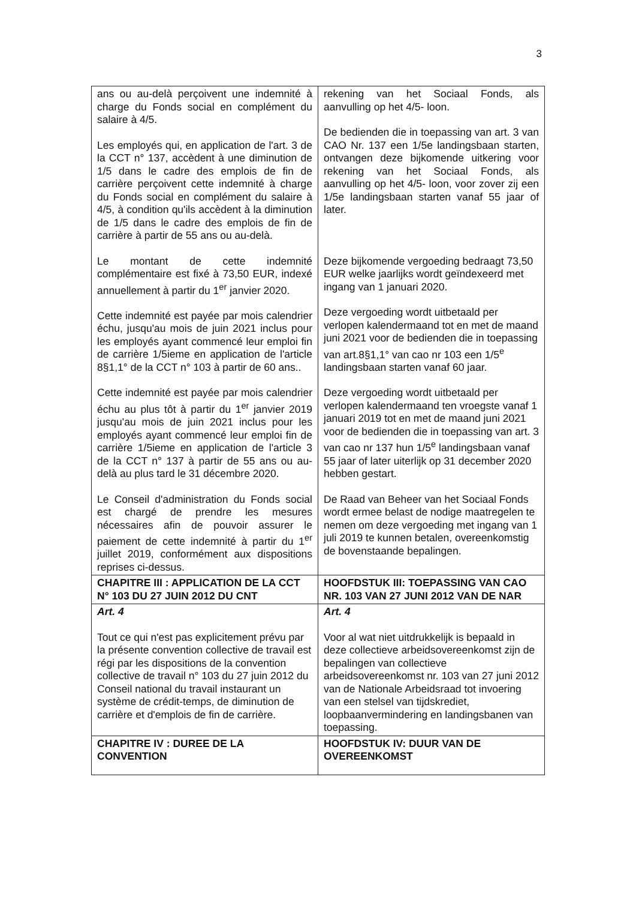3
| ans ou au-delà perçoivent une indemnité à charge du Fonds social en complément du salaire à 4/5. Les employés qui, en application de l'art. 3 de la CCT n° 137, accèdent à une diminution de 1/5 dans le cadre des emplois de fin de carrière perçoivent cette indemnité à charge du Fonds social en complément du salaire à 4/5, à condition qu'ils accèdent à la diminution de 1/5 dans le cadre des emplois de fin de carrière à partir de 55 ans ou au-delà. Le montant de cette indemnité complémentaire est fixé à 73,50 EUR, indexé annuellement à partir du 1<sup>er</sup> janvier 2020. Cette indemnité est payée par mois calendrier échu, jusqu'au mois de juin 2021 inclus pour les employés ayant commencé leur emploi fin de carrière 1/5ieme en application de l'article 8§1,1° de la CCT n° 103 à partir de 60 ans.. Cette indemnité est payée par mois calendrier échu au plus tôt à partir du 1<sup>er</sup> janvier 2019 jusqu'au mois de juin 2021 inclus pour les employés ayant commencé leur emploi fin de carrière 1/5ieme en application de l'article 3 de la CCT n° 137 à partir de 55 ans ou au-delà au plus tard le 31 décembre 2020. Le Conseil d'administration du Fonds social est chargé de prendre les mesures nécessaires afin de pouvoir assurer le paiement de cette indemnité à partir du 1<sup>er</sup> juillet 2019, conformément aux dispositions reprises ci-dessus. | rekening van het Sociaal Fonds, als aanvulling op het 4/5- loon. De bedienden die in toepassing van art. 3 van CAO Nr. 137 een 1/5e landingsbaan starten, ontvangen deze bijkomende uitkering voor rekening van het Sociaal Fonds, als aanvulling op het 4/5- loon, voor zover zij een 1/5e landingsbaan starten vanaf 55 jaar of later. Deze bijkomende vergoeding bedraagt 73,50 EUR welke jaarlijks wordt geïndexeerd met ingang van 1 januari 2020. Deze vergoeding wordt uitbetaald per verlopen kalendermaand tot en met de maand juni 2021 voor de bedienden die in toepassing van art.8§1,1° van cao nr 103 een 1/5<sup>e</sup> landingsbaan starten vanaf 60 jaar. Deze vergoeding wordt uitbetaald per verlopen kalendermaand ten vroegste vanaf 1 januari 2019 tot en met de maand juni 2021 voor de bedienden die in toepassing van art. 3 van cao nr 137 hun 1/5<sup>e</sup> landingsbaan vanaf 55 jaar of later uiterlijk op 31 december 2020 hebben gestart. De Raad van Beheer van het Sociaal Fonds wordt ermee belast de nodige maatregelen te nemen om deze vergoeding met ingang van 1 juli 2019 te kunnen betalen, overeenkomstig de bovenstaande bepalingen. |
| CHAPITRE III : APPLICATION DE LA CCT N° 103 DU 27 JUIN 2012 DU CNT | HOOFDSTUK III: TOEPASSING VAN CAO NR. 103 VAN 27 JUNI 2012 VAN DE NAR |
| Art. 4 Tout ce qui n'est pas explicitement prévu par la présente convention collective de travail est régi par les dispositions de la convention collective de travail n° 103 du 27 juin 2012 du Conseil national du travail instaurant un système de crédit-temps, de diminution de carrière et d'emplois de fin de carrière. | Art. 4 Voor al wat niet uitdrukkelijk is bepaald in deze collectieve arbeidsovereenkomst zijn de bepalingen van collectieve arbeidsovereenkomst nr. 103 van 27 juni 2012 van de Nationale Arbeidsraad tot invoering van een stelsel van tijdskrediet, loopbaanvermindering en landingsbanen van toepassing. |
| CHAPITRE IV : DUREE DE LA CONVENTION | HOOFDSTUK IV: DUUR VAN DE OVEREENKOMST |